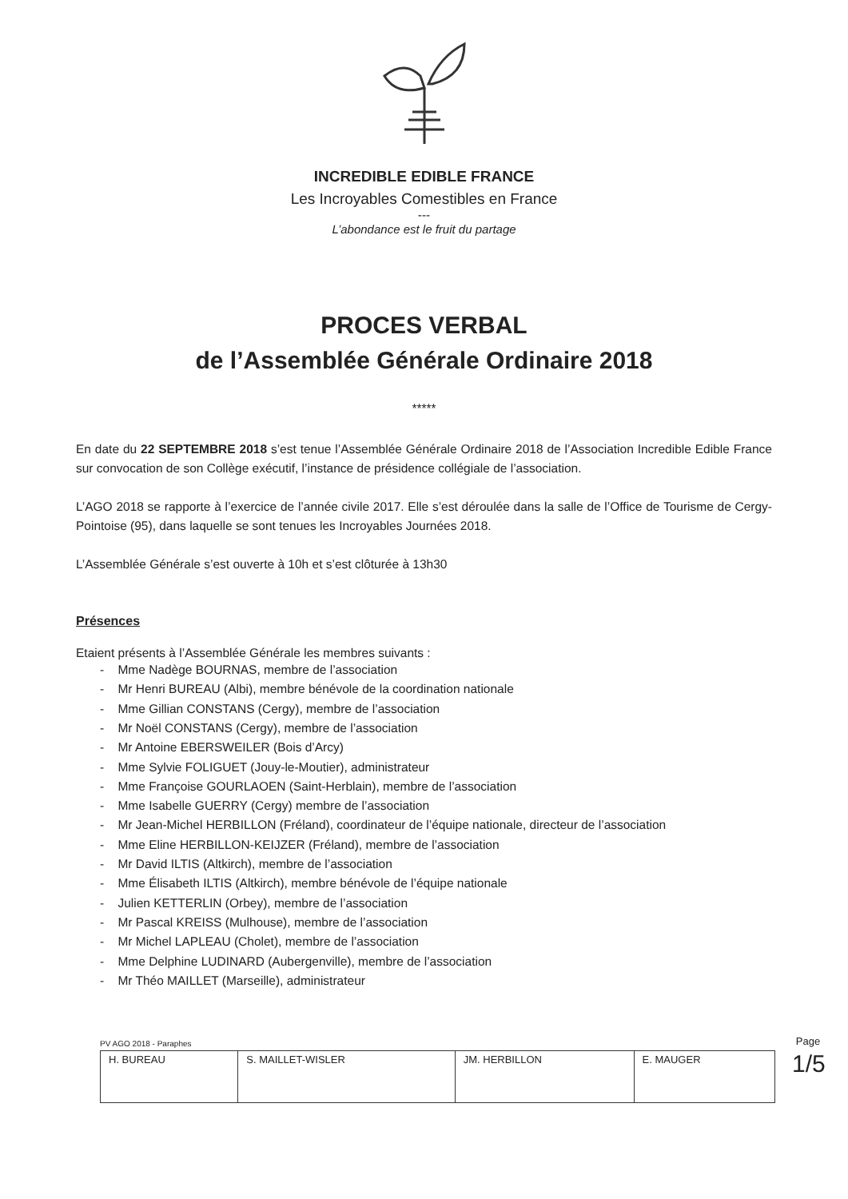INCREDIBLE EDIBLE FRANCE
Les Incroyables Comestibles en France
---
L’abondance est le fruit du partage
PROCES VERBAL
de l’Assemblée Générale Ordinaire 2018
*****
En date du 22 SEPTEMBRE 2018 s’est tenue l’Assemblée Générale Ordinaire 2018 de l’Association Incredible Edible France sur convocation de son Collège exécutif, l’instance de présidence collégiale de l’association.
L’AGO 2018 se rapporte à l’exercice de l’année civile 2017. Elle s’est déroulée dans la salle de l’Office de Tourisme de Cergy-Pointoise (95), dans laquelle se sont tenues les Incroyables Journées 2018.
L’Assemblée Générale s’est ouverte à 10h et s’est clôturée à 13h30
Présences
Etaient présents à l’Assemblée Générale les membres suivants :
- Mme Nadège BOURNAS, membre de l’association
- Mr Henri BUREAU (Albi), membre bénévole de la coordination nationale
- Mme Gillian CONSTANS (Cergy), membre de l’association
- Mr Noël CONSTANS (Cergy), membre de l’association
- Mr Antoine EBERSWEILER (Bois d’Arcy)
- Mme Sylvie FOLIGUET (Jouy-le-Moutier), administrateur
- Mme Françoise GOURLAOEN (Saint-Herblain), membre de l’association
- Mme Isabelle GUERRY (Cergy) membre de l’association
- Mr Jean-Michel HERBILLON (Fréland), coordinateur de l’équipe nationale, directeur de l’association
- Mme Eline HERBILLON-KEIJZER (Fréland), membre de l’association
- Mr David ILTIS (Altkirch), membre de l’association
- Mme Élisabeth ILTIS (Altkirch), membre bénévole de l’équipe nationale
- Julien KETTERLIN (Orbey), membre de l’association
- Mr Pascal KREISS (Mulhouse), membre de l’association
- Mr Michel LAPLEAU (Cholet), membre de l’association
- Mme Delphine LUDINARD (Aubergenville), membre de l’association
- Mr Théo MAILLET (Marseille), administrateur
PV AGO 2018 - Paraphes
| H. BUREAU | S. MAILLET-WISLER | JM. HERBILLON | E. MAUGER |
Page 1/5